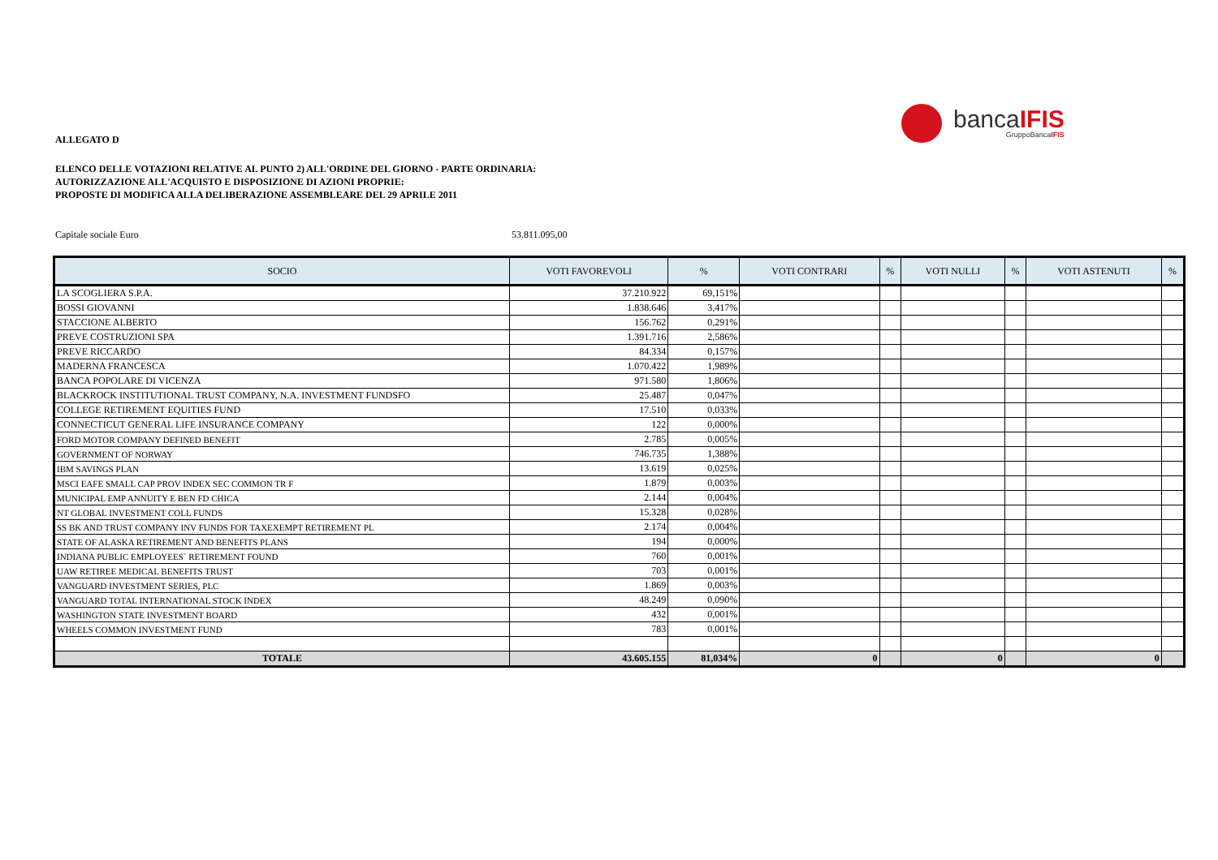ALLEGATO D
bancaIFIS
GruppoBancaIFIS
ELENCO DELLE VOTAZIONI RELATIVE AL PUNTO 2) ALL'ORDINE DEL GIORNO - PARTE ORDINARIA:
AUTORIZZAZIONE ALL'ACQUISTO E DISPOSIZIONE DI AZIONI PROPRIE:
PROPOSTE DI MODIFICA ALLA DELIBERAZIONE ASSEMBLEARE DEL 29 APRILE 2011
Capitale sociale Euro 53.811.095,00
| SOCIO | VOTI FAVOREVOLI | % | VOTI CONTRARI | % | VOTI NULLI | % | VOTI ASTENUTI | % |
| --- | --- | --- | --- | --- | --- | --- | --- | --- |
| LA SCOGLIERA S.P.A. | 37.210.922 | 69,151% | | | | | | |
| BOSSI GIOVANNI | 1.838.646 | 3,417% | | | | | | |
| STACCIONE ALBERTO | 156.762 | 0,291% | | | | | | |
| PREVE COSTRUZIONI SPA | 1.391.716 | 2,586% | | | | | | |
| PREVE RICCARDO | 84.334 | 0,157% | | | | | | |
| MADERNA FRANCESCA | 1.070.422 | 1,989% | | | | | | |
| BANCA POPOLARE DI VICENZA | 971.580 | 1,806% | | | | | | |
| BLACKROCK INSTITUTIONAL TRUST COMPANY, N.A. INVESTMENT FUNDSFO | 25.487 | 0,047% | | | | | | |
| COLLEGE RETIREMENT EQUITIES FUND | 17.510 | 0,033% | | | | | | |
| CONNECTICUT GENERAL LIFE INSURANCE COMPANY | 122 | 0,000% | | | | | | |
| FORD MOTOR COMPANY DEFINED BENEFIT | 2.785 | 0,005% | | | | | | |
| GOVERNMENT OF NORWAY | 746.735 | 1,388% | | | | | | |
| IBM SAVINGS PLAN | 13.619 | 0,025% | | | | | | |
| MSCI EAFE SMALL CAP PROV INDEX SEC COMMON TR F | 1.879 | 0,003% | | | | | | |
| MUNICIPAL EMP ANNUITY E BEN FD CHICA | 2.144 | 0,004% | | | | | | |
| NT GLOBAL INVESTMENT COLL FUNDS | 15.328 | 0,028% | | | | | | |
| SS BK AND TRUST COMPANY INV FUNDS FOR TAXEXEMPT RETIREMENT PL | 2.174 | 0,004% | | | | | | |
| STATE OF ALASKA RETIREMENT AND BENEFITS PLANS | 194 | 0,000% | | | | | | |
| INDIANA PUBLIC EMPLOYEES` RETIREMENT FOUND | 760 | 0,001% | | | | | | |
| UAW RETIREE MEDICAL BENEFITS TRUST | 703 | 0,001% | | | | | | |
| VANGUARD INVESTMENT SERIES, PLC | 1.869 | 0,003% | | | | | | |
| VANGUARD TOTAL INTERNATIONAL STOCK INDEX | 48.249 | 0,090% | | | | | | |
| WASHINGTON STATE INVESTMENT BOARD | 432 | 0,001% | | | | | | |
| WHEELS COMMON INVESTMENT FUND | 783 | 0,001% | | | | | | |
| TOTALE | 43.605.155 | 81,034% | 0 | | 0 | | 0 | |